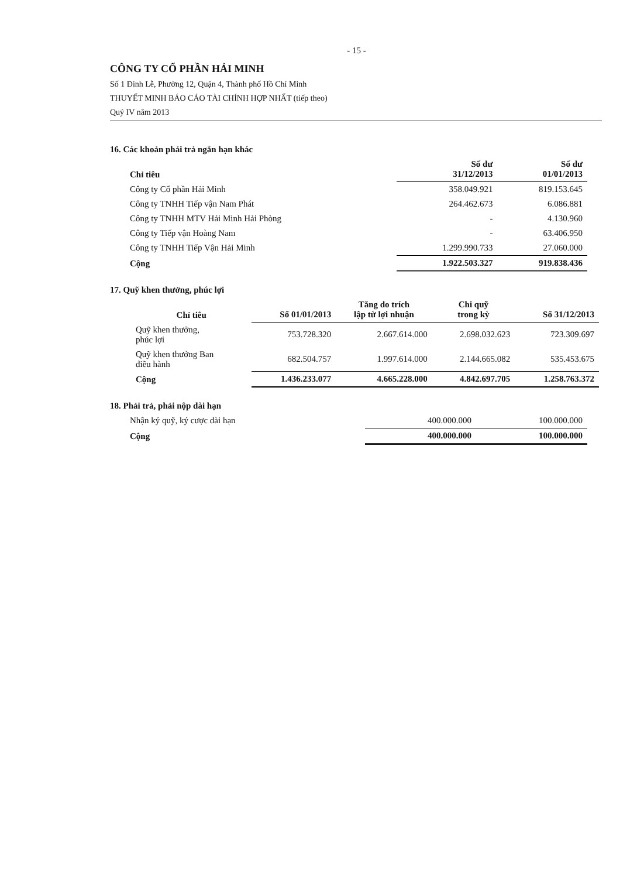- 15 -
CÔNG TY CỔ PHẦN HẢI MINH
Số 1 Đinh Lễ, Phường 12, Quận 4, Thành phố Hồ Chí Minh
THUYẾT MINH BÁO CÁO TÀI CHÍNH HỢP NHẤT (tiếp theo)
Quý IV năm 2013
16. Các khoản phải trả ngắn hạn khác
| Chỉ tiêu | Số dư 31/12/2013 | Số dư 01/01/2013 |
| --- | --- | --- |
| Công ty Cổ phần Hải Minh | 358.049.921 | 819.153.645 |
| Công ty TNHH Tiếp vận Nam Phát | 264.462.673 | 6.086.881 |
| Công ty TNHH MTV Hải Minh Hải Phòng | - | 4.130.960 |
| Công ty Tiếp vận Hoàng Nam | - | 63.406.950 |
| Công ty TNHH Tiếp Vận Hải Minh | 1.299.990.733 | 27.060.000 |
| Cộng | 1.922.503.327 | 919.838.436 |
17. Quỹ khen thưởng, phúc lợi
| Chỉ tiêu | Số 01/01/2013 | Tăng do trích lập từ lợi nhuận | Chi quỹ trong kỳ | Số 31/12/2013 |
| --- | --- | --- | --- | --- |
| Quỹ khen thưởng, phúc lợi | 753.728.320 | 2.667.614.000 | 2.698.032.623 | 723.309.697 |
| Quỹ khen thưởng Ban điều hành | 682.504.757 | 1.997.614.000 | 2.144.665.082 | 535.453.675 |
| Cộng | 1.436.233.077 | 4.665.228.000 | 4.842.697.705 | 1.258.763.372 |
18. Phải trả, phải nộp dài hạn
| Nhận ký quỹ, ký cược dài hạn | 400.000.000 | 100.000.000 |
| Cộng | 400.000.000 | 100.000.000 |